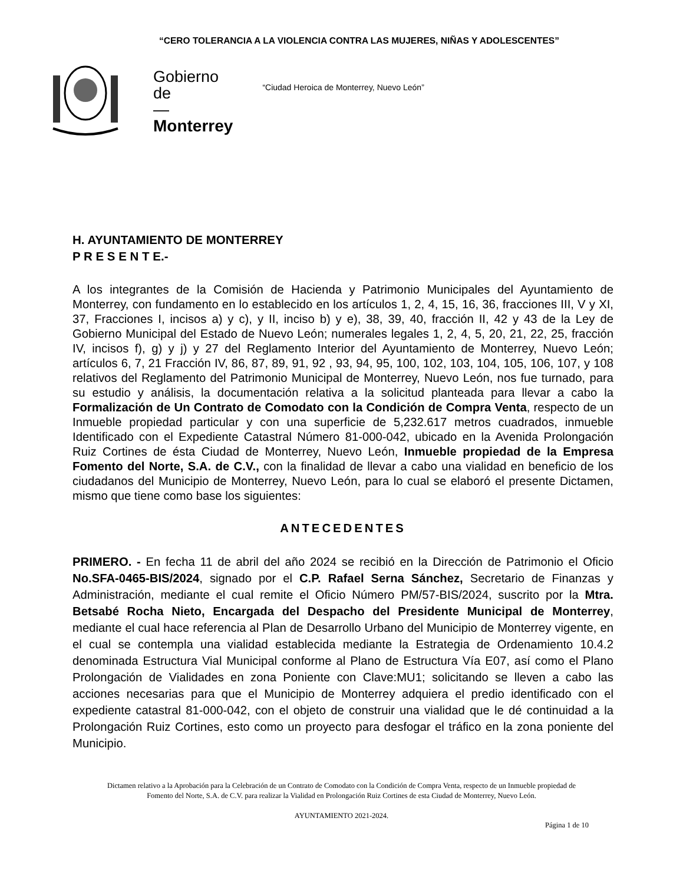“CERO TOLERANCIA A LA VIOLENCIA CONTRA LAS MUJERES, NIÑAS Y ADOLESCENTES”
Gobierno
de
—
Monterrey
“Ciudad Heroica de Monterrey, Nuevo León”
H. AYUNTAMIENTO DE MONTERREY
P R E S E N T E.-
A los integrantes de la Comisión de Hacienda y Patrimonio Municipales del Ayuntamiento de Monterrey, con fundamento en lo establecido en los artículos 1, 2, 4, 15, 16, 36, fracciones III, V y XI, 37, Fracciones I, incisos a) y c), y II, inciso b) y e), 38, 39, 40, fracción II, 42 y 43 de la Ley de Gobierno Municipal del Estado de Nuevo León; numerales legales 1, 2, 4, 5, 20, 21, 22, 25, fracción IV, incisos f), g) y j) y 27 del Reglamento Interior del Ayuntamiento de Monterrey, Nuevo León; artículos 6, 7, 21 Fracción IV, 86, 87, 89, 91, 92 , 93, 94, 95, 100, 102, 103, 104, 105, 106, 107, y 108 relativos del Reglamento del Patrimonio Municipal de Monterrey, Nuevo León, nos fue turnado, para su estudio y análisis, la documentación relativa a la solicitud planteada para llevar a cabo la Formalización de Un Contrato de Comodato con la Condición de Compra Venta, respecto de un Inmueble propiedad particular y con una superficie de 5,232.617 metros cuadrados, inmueble Identificado con el Expediente Catastral Número 81-000-042, ubicado en la Avenida Prolongación Ruiz Cortines de ésta Ciudad de Monterrey, Nuevo León, Inmueble propiedad de la Empresa Fomento del Norte, S.A. de C.V., con la finalidad de llevar a cabo una vialidad en beneficio de los ciudadanos del Municipio de Monterrey, Nuevo León, para lo cual se elaboró el presente Dictamen, mismo que tiene como base los siguientes:
ANTECEDENTES
PRIMERO. - En fecha 11 de abril del año 2024 se recibió en la Dirección de Patrimonio el Oficio No.SFA-0465-BIS/2024, signado por el C.P. Rafael Serna Sánchez, Secretario de Finanzas y Administración, mediante el cual remite el Oficio Número PM/57-BIS/2024, suscrito por la Mtra. Betsabé Rocha Nieto, Encargada del Despacho del Presidente Municipal de Monterrey, mediante el cual hace referencia al Plan de Desarrollo Urbano del Municipio de Monterrey vigente, en el cual se contempla una vialidad establecida mediante la Estrategia de Ordenamiento 10.4.2 denominada Estructura Vial Municipal conforme al Plano de Estructura Vía E07, así como el Plano Prolongación de Vialidades en zona Poniente con Clave:MU1; solicitando se lleven a cabo las acciones necesarias para que el Municipio de Monterrey adquiera el predio identificado con el expediente catastral 81-000-042, con el objeto de construir una vialidad que le dé continuidad a la Prolongación Ruiz Cortines, esto como un proyecto para desfogar el tráfico en la zona poniente del Municipio.
Dictamen relativo a la Aprobación para la Celebración de un Contrato de Comodato con la Condición de Compra Venta, respecto de un Inmueble propiedad de Fomento del Norte, S.A. de C.V. para realizar la Vialidad en Prolongación Ruiz Cortines de esta Ciudad de Monterrey, Nuevo León.
AYUNTAMIENTO 2021-2024.
Página 1 de 10